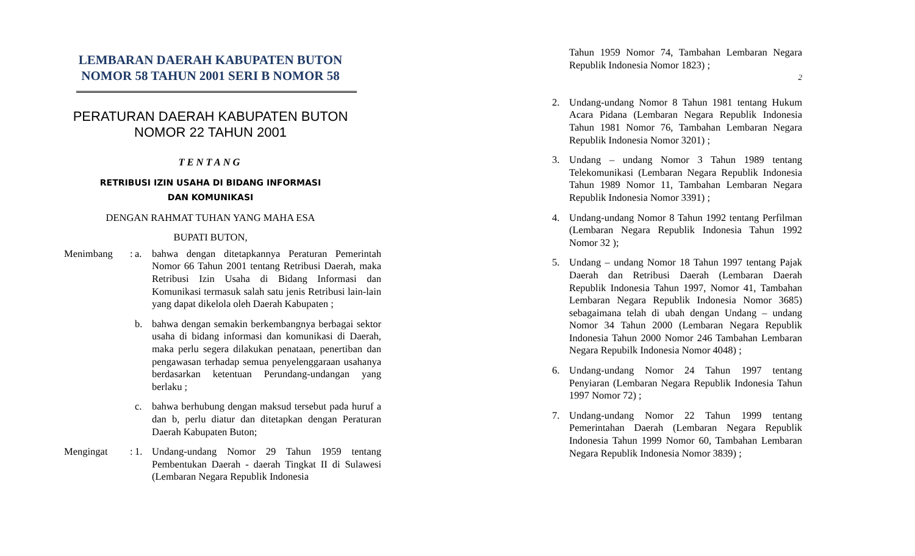LEMBARAN DAERAH KABUPATEN BUTON
NOMOR 58 TAHUN 2001 SERI B NOMOR 58
PERATURAN DAERAH KABUPATEN BUTON
NOMOR 22 TAHUN 2001
TENTANG
RETRIBUSI IZIN USAHA DI BIDANG INFORMASI
DAN KOMUNIKASI
DENGAN RAHMAT TUHAN YANG MAHA ESA
BUPATI BUTON,
Menimbang: a. bahwa dengan ditetapkannya Peraturan Pemerintah Nomor 66 Tahun 2001 tentang Retribusi Daerah, maka Retribusi Izin Usaha di Bidang Informasi dan Komunikasi termasuk salah satu jenis Retribusi lain-lain yang dapat dikelola oleh Daerah Kabupaten ;
b. bahwa dengan semakin berkembangnya berbagai sektor usaha di bidang informasi dan komunikasi di Daerah, maka perlu segera dilakukan penataan, penertiban dan pengawasan terhadap semua penyelenggaraan usahanya berdasarkan ketentuan Perundang-undangan yang berlaku ;
c. bahwa berhubung dengan maksud tersebut pada huruf a dan b, perlu diatur dan ditetapkan dengan Peraturan Daerah Kabupaten Buton;
Mengingat: 1. Undang-undang Nomor 29 Tahun 1959 tentang Pembentukan Daerah - daerah Tingkat II di Sulawesi (Lembaran Negara Republik Indonesia
Tahun 1959 Nomor 74, Tambahan Lembaran Negara Republik Indonesia Nomor 1823) ;
2
2. Undang-undang Nomor 8 Tahun 1981 tentang Hukum Acara Pidana (Lembaran Negara Republik Indonesia Tahun 1981 Nomor 76, Tambahan Lembaran Negara Republik Indonesia Nomor 3201) ;
3. Undang – undang Nomor 3 Tahun 1989 tentang Telekomunikasi (Lembaran Negara Republik Indonesia Tahun 1989 Nomor 11, Tambahan Lembaran Negara Republik Indonesia Nomor 3391) ;
4. Undang-undang Nomor 8 Tahun 1992 tentang Perfilman (Lembaran Negara Republik Indonesia Tahun 1992 Nomor 32 );
5. Undang – undang Nomor 18 Tahun 1997 tentang Pajak Daerah dan Retribusi Daerah (Lembaran Daerah Republik Indonesia Tahun 1997, Nomor 41, Tambahan Lembaran Negara Republik Indonesia Nomor 3685) sebagaimana telah di ubah dengan Undang – undang Nomor 34 Tahun 2000 (Lembaran Negara Republik Indonesia Tahun 2000 Nomor 246 Tambahan Lembaran Negara Repubilk Indonesia Nomor 4048) ;
6. Undang-undang Nomor 24 Tahun 1997 tentang Penyiaran (Lembaran Negara Republik Indonesia Tahun 1997 Nomor 72) ;
7. Undang-undang Nomor 22 Tahun 1999 tentang Pemerintahan Daerah (Lembaran Negara Republik Indonesia Tahun 1999 Nomor 60, Tambahan Lembaran Negara Republik Indonesia Nomor 3839) ;